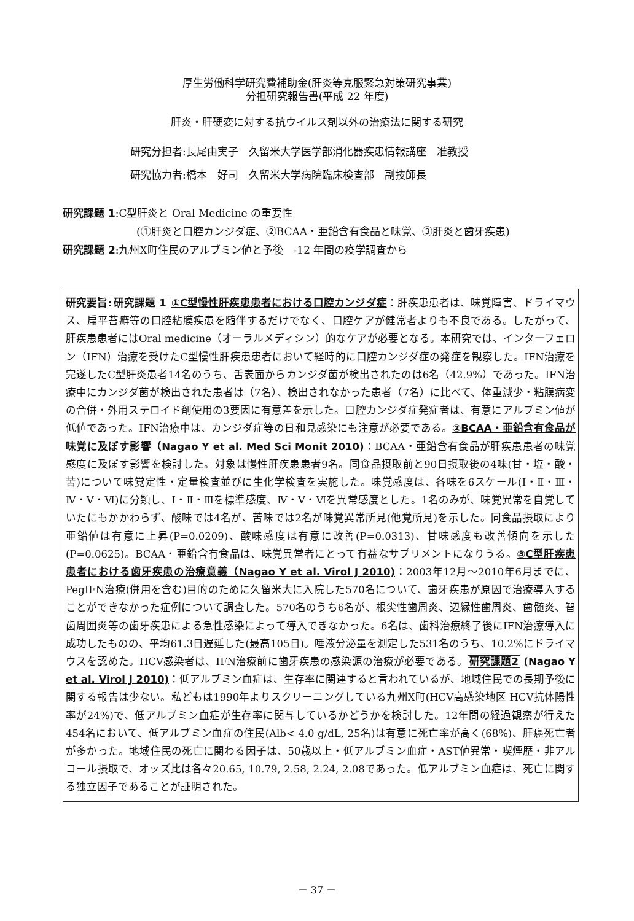厚生労働科学研究費補助金(肝炎等克服緊急対策研究事業)
分担研究報告書(平成 22 年度)
肝炎・肝硬変に対する抗ウイルス剤以外の治療法に関する研究
研究分担者:長尾由実子　久留米大学医学部消化器疾患情報講座　准教授
研究協力者:橋本　好司　久留米大学病院臨床検査部　副技師長
研究課題 1:C型肝炎と Oral Medicine の重要性
(①肝炎と口腔カンジダ症、②BCAA・亜鉛含有食品と味覚、③肝炎と歯牙疾患)
研究課題 2:九州X町住民のアルブミン値と予後　-12 年間の疫学調査から
研究要旨: 研究課題 1 ①C型慢性肝疾患患者における口腔カンジダ症：肝疾患患者は、味覚障害、ドライマウス、扁平苔癬等の口腔粘膜疾患を随伴するだけでなく、口腔ケアが健常者よりも不良である。したがって、肝疾患患者にはOral medicine（オーラルメディシン）的なケアが必要となる。本研究では、インターフェロン（IFN）治療を受けたC型慢性肝疾患患者において経時的に口腔カンジダ症の発症を観察した。IFN治療を完遂したC型肝炎患者14名のうち、舌表面からカンジダ菌が検出されたのは6名（42.9%）であった。IFN治療中にカンジダ菌が検出された患者は（7名）、検出されなかった患者（7名）に比べて、体重減少・粘膜病変の合併・外用ステロイド剤使用の3要因に有意差を示した。口腔カンジダ症発症者は、有意にアルブミン値が低値であった。IFN治療中は、カンジダ症等の日和見感染にも注意が必要である。②BCAA・亜鉛含有食品が味覚に及ぼす影響（Nagao Y et al. Med Sci Monit 2010)：BCAA・亜鉛含有食品が肝疾患患者の味覚感度に及ぼす影響を検討した。対象は慢性肝疾患患者9名。同食品摂取前と90日摂取後の4味(甘・塩・酸・苦)について味覚定性・定量検査並びに生化学検査を実施した。味覚感度は、各味を6スケール(Ⅰ・Ⅱ・Ⅲ・Ⅳ・Ⅴ・Ⅵ)に分類し、Ⅰ・Ⅱ・Ⅲを標準感度、Ⅳ・Ⅴ・Ⅵを異常感度とした。1名のみが、味覚異常を自覚していたにもかかわらず、酸味では4名が、苦味では2名が味覚異常所見(他覚所見)を示した。同食品摂取により亜鉛値は有意に上昇(P=0.0209)、酸味感度は有意に改善(P=0.0313)、甘味感度も改善傾向を示した(P=0.0625)。BCAA・亜鉛含有食品は、味覚異常者にとって有益なサプリメントになりうる。③C型肝疾患患者における歯牙疾患の治療意義（Nagao Y et al. Virol J 2010)：2003年12月～2010年6月までに、PegIFN治療(併用を含む)目的のために久留米大に入院した570名について、歯牙疾患が原因で治療導入することができなかった症例について調査した。570名のうち6名が、根尖性歯周炎、辺縁性歯周炎、歯髄炎、智歯周囲炎等の歯牙疾患による急性感染によって導入できなかった。6名は、歯科治療終了後にIFN治療導入に成功したものの、平均61.3日遅延した(最高105日)。唾液分泌量を測定した531名のうち、10.2%にドライマウスを認めた。HCV感染者は、IFN治療前に歯牙疾患の感染源の治療が必要である。研究課題2 (Nagao Y et al. Virol J 2010)：低アルブミン血症は、生存率に関連すると言われているが、地域住民での長期予後に関する報告は少ない。私どもは1990年よりスクリーニングしている九州X町(HCV高感染地区 HCV抗体陽性率が24%)で、低アルブミン血症が生存率に関与しているかどうかを検討した。12年間の経過観察が行えた454名において、低アルブミン血症の住民(Alb< 4.0 g/dL, 25名)は有意に死亡率が高く(68%)、肝癌死亡者が多かった。地域住民の死亡に関わる因子は、50歳以上・低アルブミン血症・AST値異常・喫煙歴・非アルコール摂取で、オッズ比は各々20.65, 10.79, 2.58, 2.24, 2.08であった。低アルブミン血症は、死亡に関する独立因子であることが証明された。
－ 37 －